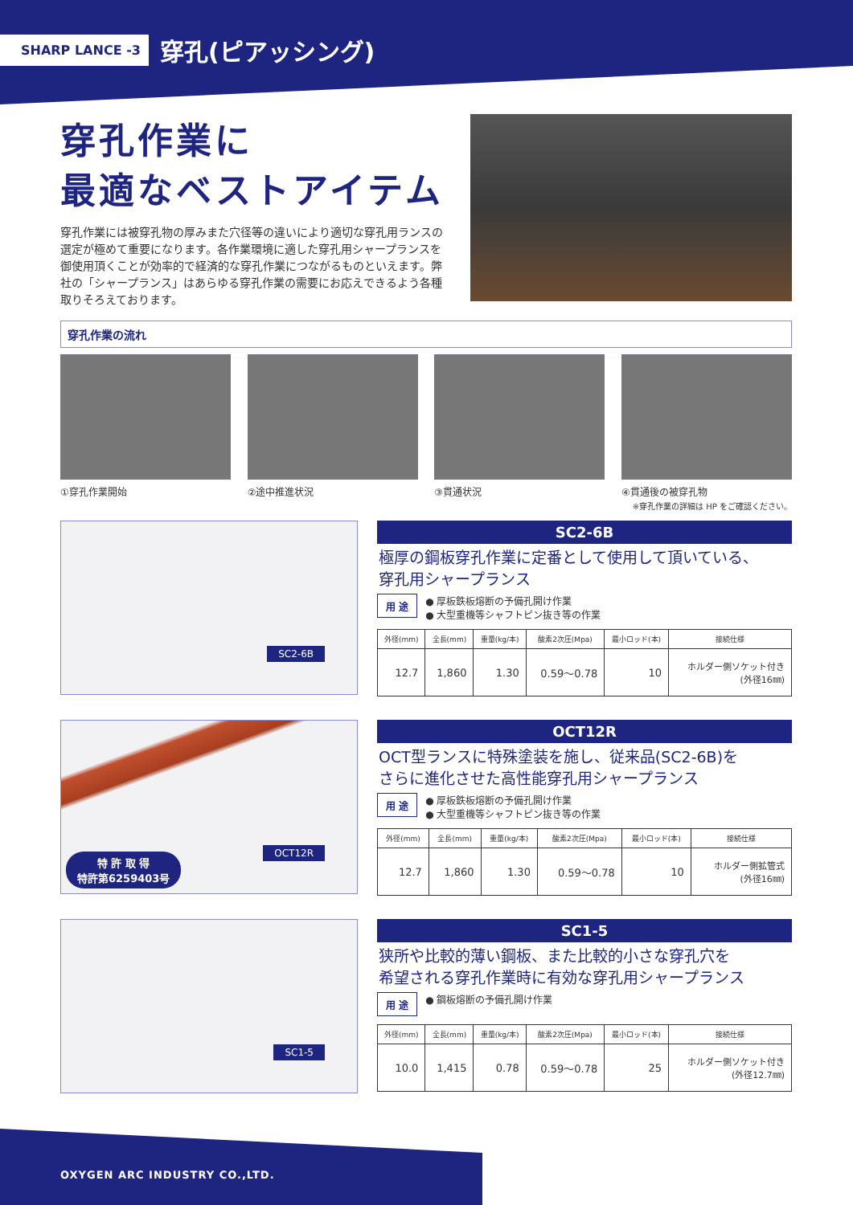SHARP LANCE -3 穿孔(ピアッシング)
穿孔作業に
最適なベストアイテム
穿孔作業には被穿孔物の厚みまた穴径等の違いにより適切な穿孔用ランスの選定が極めて重要になります。各作業環境に適した穿孔用シャープランスを御使用頂くことが効率的で経済的な穿孔作業につながるものといえます。弊社の「シャープランス」はあらゆる穿孔作業の需要にお応えできるよう各種取りそろえております。
穿孔作業の流れ
①穿孔作業開始 ②途中推進状況 ③貫通状況 ④貫通後の被穿孔物
※穿孔作業の詳細は HP をご確認ください。
SC2-6B
SC2-6B
極厚の鋼板穿孔作業に定番として使用して頂いている、
穿孔用シャープランス
用 途 ● 厚板鉄板熔断の予備孔開け作業
● 大型重機等シャフトピン抜き等の作業
| 外径(mm) | 全長(mm) | 重量(kg/本) | 酸素2次圧(Mpa) | 最小ロッド(本) | 接続仕様 |
| --- | --- | --- | --- | --- | --- |
| 12.7 | 1,860 | 1.30 | 0.59〜0.78 | 10 | ホルダー側ソケット付き (外径16㎜) |
OCT12R
特 許 取 得
特許第6259403号
OCT12R
OCT型ランスに特殊塗装を施し、従来品(SC2-6B)を
さらに進化させた高性能穿孔用シャープランス
用 途 ● 厚板鉄板熔断の予備孔開け作業
● 大型重機等シャフトピン抜き等の作業
| 外径(mm) | 全長(mm) | 重量(kg/本) | 酸素2次圧(Mpa) | 最小ロッド(本) | 接続仕様 |
| --- | --- | --- | --- | --- | --- |
| 12.7 | 1,860 | 1.30 | 0.59〜0.78 | 10 | ホルダー側拡管式 (外径16㎜) |
SC1-5
SC1-5
狭所や比較的薄い鋼板、また比較的小さな穿孔穴を
希望される穿孔作業時に有効な穿孔用シャープランス
用 途 ● 鋼板熔断の予備孔開け作業
| 外径(mm) | 全長(mm) | 重量(kg/本) | 酸素2次圧(Mpa) | 最小ロッド(本) | 接続仕様 |
| --- | --- | --- | --- | --- | --- |
| 10.0 | 1,415 | 0.78 | 0.59〜0.78 | 25 | ホルダー側ソケット付き (外径12.7㎜) |
OXYGEN ARC INDUSTRY CO.,LTD.